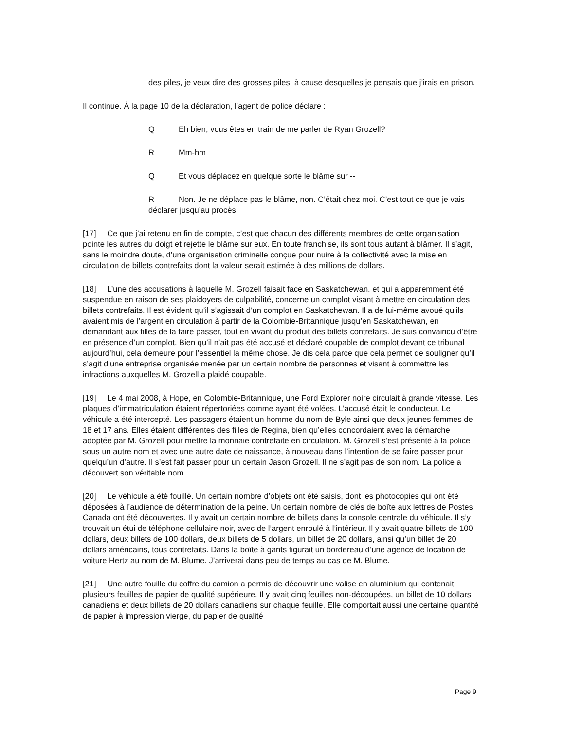des piles, je veux dire des grosses piles, à cause desquelles je pensais que j’irais en prison.
Il continue. À la page 10 de la déclaration, l’agent de police déclare :
Q Eh bien, vous êtes en train de me parler de Ryan Grozell?
R Mm-hm
Q Et vous déplacez en quelque sorte le blâme sur --
R Non. Je ne déplace pas le blâme, non. C’était chez moi. C’est tout ce que je vais déclarer jusqu’au procès.
[17] Ce que j’ai retenu en fin de compte, c’est que chacun des différents membres de cette organisation pointe les autres du doigt et rejette le blâme sur eux. En toute franchise, ils sont tous autant à blâmer. Il s’agit, sans le moindre doute, d’une organisation criminelle conçue pour nuire à la collectivité avec la mise en circulation de billets contrefaits dont la valeur serait estimée à des millions de dollars.
[18] L’une des accusations à laquelle M. Grozell faisait face en Saskatchewan, et qui a apparemment été suspendue en raison de ses plaidoyers de culpabilité, concerne un complot visant à mettre en circulation des billets contrefaits. Il est évident qu’il s’agissait d’un complot en Saskatchewan. Il a de lui-même avoué qu’ils avaient mis de l’argent en circulation à partir de la Colombie-Britannique jusqu’en Saskatchewan, en demandant aux filles de la faire passer, tout en vivant du produit des billets contrefaits. Je suis convaincu d’être en présence d’un complot. Bien qu’il n’ait pas été accusé et déclaré coupable de complot devant ce tribunal aujourd’hui, cela demeure pour l’essentiel la même chose. Je dis cela parce que cela permet de souligner qu’il s’agit d’une entreprise organisée menée par un certain nombre de personnes et visant à commettre les infractions auxquelles M. Grozell a plaidé coupable.
[19] Le 4 mai 2008, à Hope, en Colombie-Britannique, une Ford Explorer noire circulait à grande vitesse. Les plaques d’immatriculation étaient répertoriées comme ayant été volées. L’accusé était le conducteur. Le véhicule a été intercepté. Les passagers étaient un homme du nom de Byle ainsi que deux jeunes femmes de 18 et 17 ans. Elles étaient différentes des filles de Regina, bien qu’elles concordaient avec la démarche adoptée par M. Grozell pour mettre la monnaie contrefaite en circulation. M. Grozell s’est présenté à la police sous un autre nom et avec une autre date de naissance, à nouveau dans l’intention de se faire passer pour quelqu’un d’autre. Il s’est fait passer pour un certain Jason Grozell. Il ne s’agit pas de son nom. La police a découvert son véritable nom.
[20] Le véhicule a été fouillé. Un certain nombre d’objets ont été saisis, dont les photocopies qui ont été déposées à l’audience de détermination de la peine. Un certain nombre de clés de boîte aux lettres de Postes Canada ont été découvertes. Il y avait un certain nombre de billets dans la console centrale du véhicule. Il s’y trouvait un étui de téléphone cellulaire noir, avec de l’argent enroulé à l’intérieur. Il y avait quatre billets de 100 dollars, deux billets de 100 dollars, deux billets de 5 dollars, un billet de 20 dollars, ainsi qu’un billet de 20 dollars américains, tous contrefaits. Dans la boîte à gants figurait un bordereau d’une agence de location de voiture Hertz au nom de M. Blume. J’arriverai dans peu de temps au cas de M. Blume.
[21] Une autre fouille du coffre du camion a permis de découvrir une valise en aluminium qui contenait plusieurs feuilles de papier de qualité supérieure. Il y avait cinq feuilles non-découpées, un billet de 10 dollars canadiens et deux billets de 20 dollars canadiens sur chaque feuille. Elle comportait aussi une certaine quantité de papier à impression vierge, du papier de qualité
Page 9